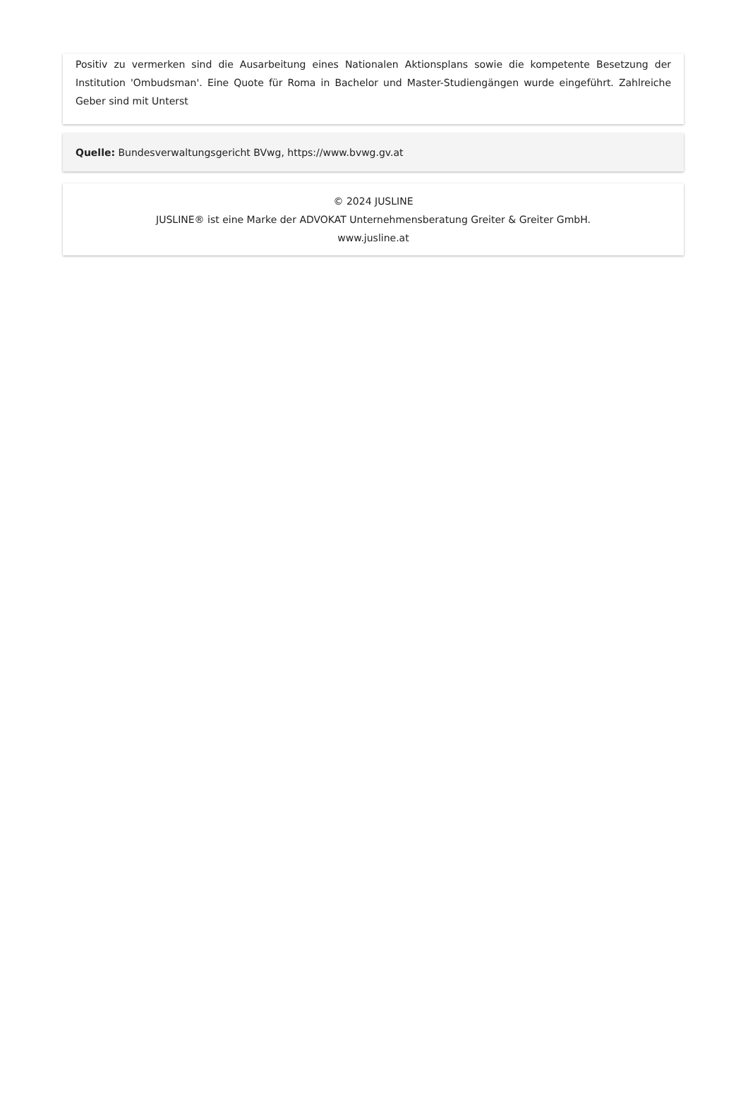Positiv zu vermerken sind die Ausarbeitung eines Nationalen Aktionsplans sowie die kompetente Besetzung der Institution 'Ombudsman'. Eine Quote für Roma in Bachelor und Master-Studiengängen wurde eingeführt. Zahlreiche Geber sind mit Unterst
Quelle: Bundesverwaltungsgericht BVwg, https://www.bvwg.gv.at
© 2024 JUSLINE
JUSLINE® ist eine Marke der ADVOKAT Unternehmensberatung Greiter & Greiter GmbH.
www.jusline.at